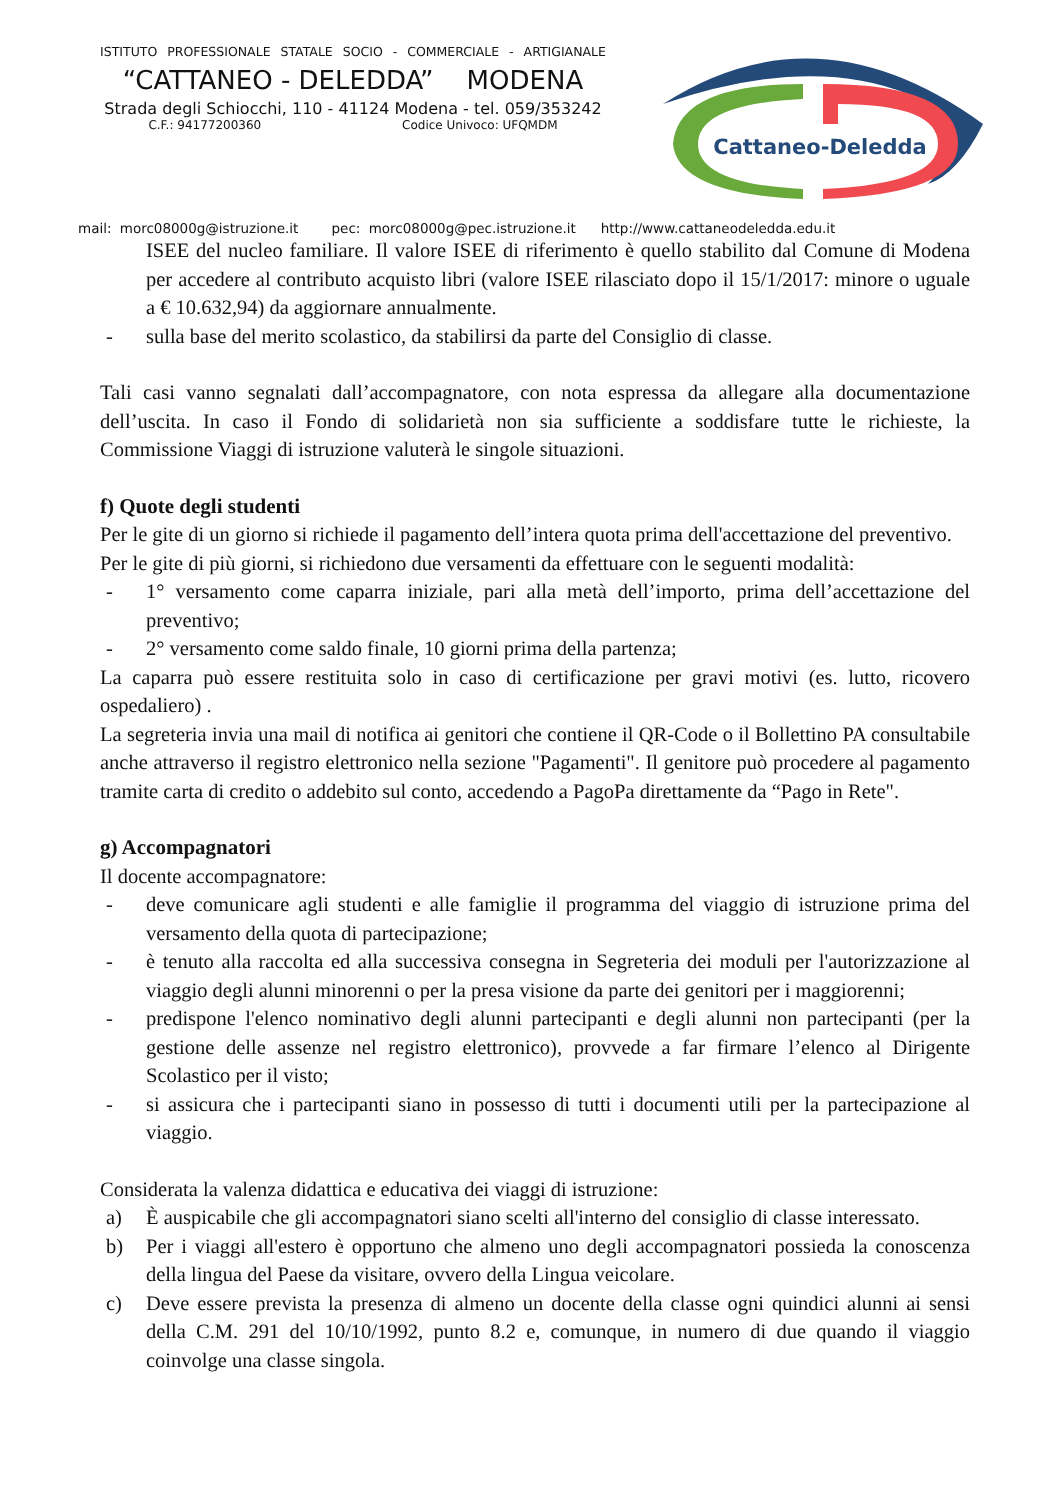ISTITUTO PROFESSIONALE STATALE SOCIO - COMMERCIALE - ARTIGIANALE
“CATTANEO - DELEDDA” MODENA
Strada degli Schiocchi, 110 - 41124 Modena - tel. 059/353242
C.F.: 94177200360 Codice Univoco: UFQMDM
Cattaneo-Deledda
mail: morc08000g@istruzione.it pec: morc08000g@pec.istruzione.it http://www.cattaneodeledda.edu.it
ISEE del nucleo familiare. Il valore ISEE di riferimento è quello stabilito dal Comune di Modena per accedere al contributo acquisto libri (valore ISEE rilasciato dopo il 15/1/2017: minore o uguale a € 10.632,94) da aggiornare annualmente.
- sulla base del merito scolastico, da stabilirsi da parte del Consiglio di classe.
Tali casi vanno segnalati dall’accompagnatore, con nota espressa da allegare alla documentazione dell’uscita. In caso il Fondo di solidarietà non sia sufficiente a soddisfare tutte le richieste, la Commissione Viaggi di istruzione valuterà le singole situazioni.
f) Quote degli studenti
Per le gite di un giorno si richiede il pagamento dell’intera quota prima dell'accettazione del preventivo.
Per le gite di più giorni, si richiedono due versamenti da effettuare con le seguenti modalità:
- 1° versamento come caparra iniziale, pari alla metà dell’importo, prima dell’accettazione del preventivo;
- 2° versamento come saldo finale, 10 giorni prima della partenza;
La caparra può essere restituita solo in caso di certificazione per gravi motivi (es. lutto, ricovero ospedaliero) .
La segreteria invia una mail di notifica ai genitori che contiene il QR-Code o il Bollettino PA consultabile anche attraverso il registro elettronico nella sezione "Pagamenti". Il genitore può procedere al pagamento tramite carta di credito o addebito sul conto, accedendo a PagoPa direttamente da “Pago in Rete".
g) Accompagnatori
Il docente accompagnatore:
- deve comunicare agli studenti e alle famiglie il programma del viaggio di istruzione prima del versamento della quota di partecipazione;
- è tenuto alla raccolta ed alla successiva consegna in Segreteria dei moduli per l'autorizzazione al viaggio degli alunni minorenni o per la presa visione da parte dei genitori per i maggiorenni;
- predispone l'elenco nominativo degli alunni partecipanti e degli alunni non partecipanti (per la gestione delle assenze nel registro elettronico), provvede a far firmare l’elenco al Dirigente Scolastico per il visto;
- si assicura che i partecipanti siano in possesso di tutti i documenti utili per la partecipazione al viaggio.
Considerata la valenza didattica e educativa dei viaggi di istruzione:
a) È auspicabile che gli accompagnatori siano scelti all'interno del consiglio di classe interessato.
b) Per i viaggi all'estero è opportuno che almeno uno degli accompagnatori possieda la conoscenza della lingua del Paese da visitare, ovvero della Lingua veicolare.
c) Deve essere prevista la presenza di almeno un docente della classe ogni quindici alunni ai sensi della C.M. 291 del 10/10/1992, punto 8.2 e, comunque, in numero di due quando il viaggio coinvolge una classe singola.